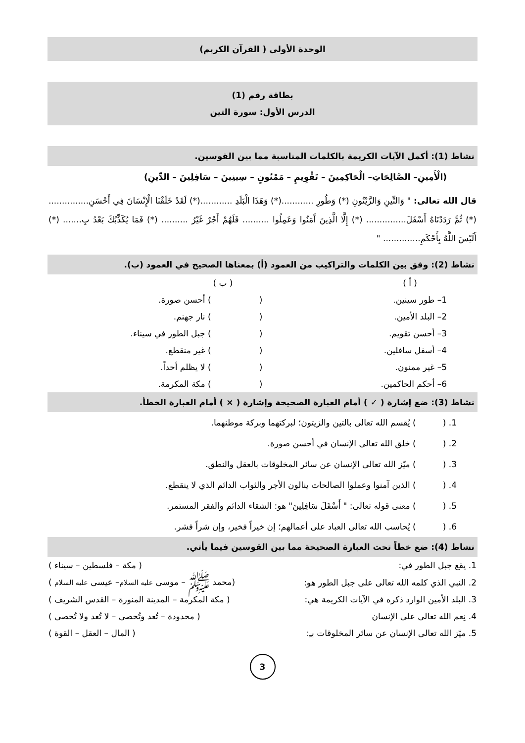الوحدة الأولى ( القرآن الكريم)
بطاقة رقم (1)
الدرس الأول: سورة التين
نشاط (1): أكمل الآيات الكريمة بالكلمات المناسبة مما بين القوسين.
(الْأَمِينِ– الصَّالِحَاتِ– الْحَاكِمِينَ – تَقْوِيمٍ – مَمْنُونٍ – سِينِينَ – سَافِلِينَ – الدِّينِ)
قال الله تعالى: " وَالتِّينِ وَالزَّيْتُونِ (*) وَطُورِ ............(*) وَهَذَا الْبَلَدِ ............(*) لَقَدْ خَلَقْنَا الْإِنْسَانَ فِي أَحْسَنِ............... (*) ثُمَّ رَدَدْنَاهُ أَسْفَلَ............... (*) إِلَّا الَّذِينَ آَمَنُوا وَعَمِلُوا .......... فَلَهُمْ أَجْرٌ غَيْرُ .......... (*) فَمَا يُكَذِّبُكَ بَعْدُ بِ....... (*) أَلَيْسَ اللَّهُ بِأَحْكَمِ.............. "
نشاط (2): وفق بين الكلمات والتراكيب من العمود (أ) بمعناها الصحيح في العمود (ب).
| ( أ ) | ( ب ) |
| 1– طور سينين. | ( ) أحسن صورة. |
| 2– البلد الأمين. | ( ) نار جهنم. |
| 3– أحسن تقويم. | ( ) جبل الطور في سيناء. |
| 4– أسفل سافلين. | ( ) غير منقطع. |
| 5– غير ممنون. | ( ) لا يظلم أحداً. |
| 6– أحكم الحاكمين. | ( ) مكة المكرمة. |
نشاط (3): ضع إشارة ( ✓ ) أمام العبارة الصحيحة وإشارة ( × ) أمام العبارة الخطأ.
1. ( ) يُقسم الله تعالى بالتين والزيتون؛ لبركتهما وبركة موطنهما.
2. ( ) خلق الله تعالى الإنسان في أحسن صورة.
3. ( ) ميّز الله تعالى الإنسان عن سائر المخلوقات بالعقل والنطق.
4. ( ) الذين آمنوا وعملوا الصالحات ينالون الأجر والثواب الدائم الذي لا ينقطع.
5. ( ) معنى قوله تعالى: " أَسْفَلَ سَافِلِينَ" هو: الشقاء الدائم والفقر المستمر.
6. ( ) يُحاسب الله تعالى العباد على أعمالهم؛ إن خيراً فخير، وإن شراً فشر.
نشاط (4): ضع خطاً تحت العبارة الصحيحة مما بين القوسين فيما يأتي.
| 1. يقع جبل الطور في: | ( مكة – فلسطين – سيناء ) |
| 2. النبي الذي كلمه الله تعالى على جبل الطور هو: | (محمد ﷺ – موسى عليه السلام – عيسى عليه السلام ) |
| 3. البلد الأمين الوارد ذكره في الآيات الكريمة هي: | ( مكة المكرمة – المدينة المنورة – القدس الشريف ) |
| 4. نِعم الله تعالى على الإنسان | ( محدودة – تُعد وتُحصى – لا تُعد ولا تُحصى ) |
| 5. ميّز الله تعالى الإنسان عن سائر المخلوقات بـِ: | ( المال – العقل – القوة ) |
3